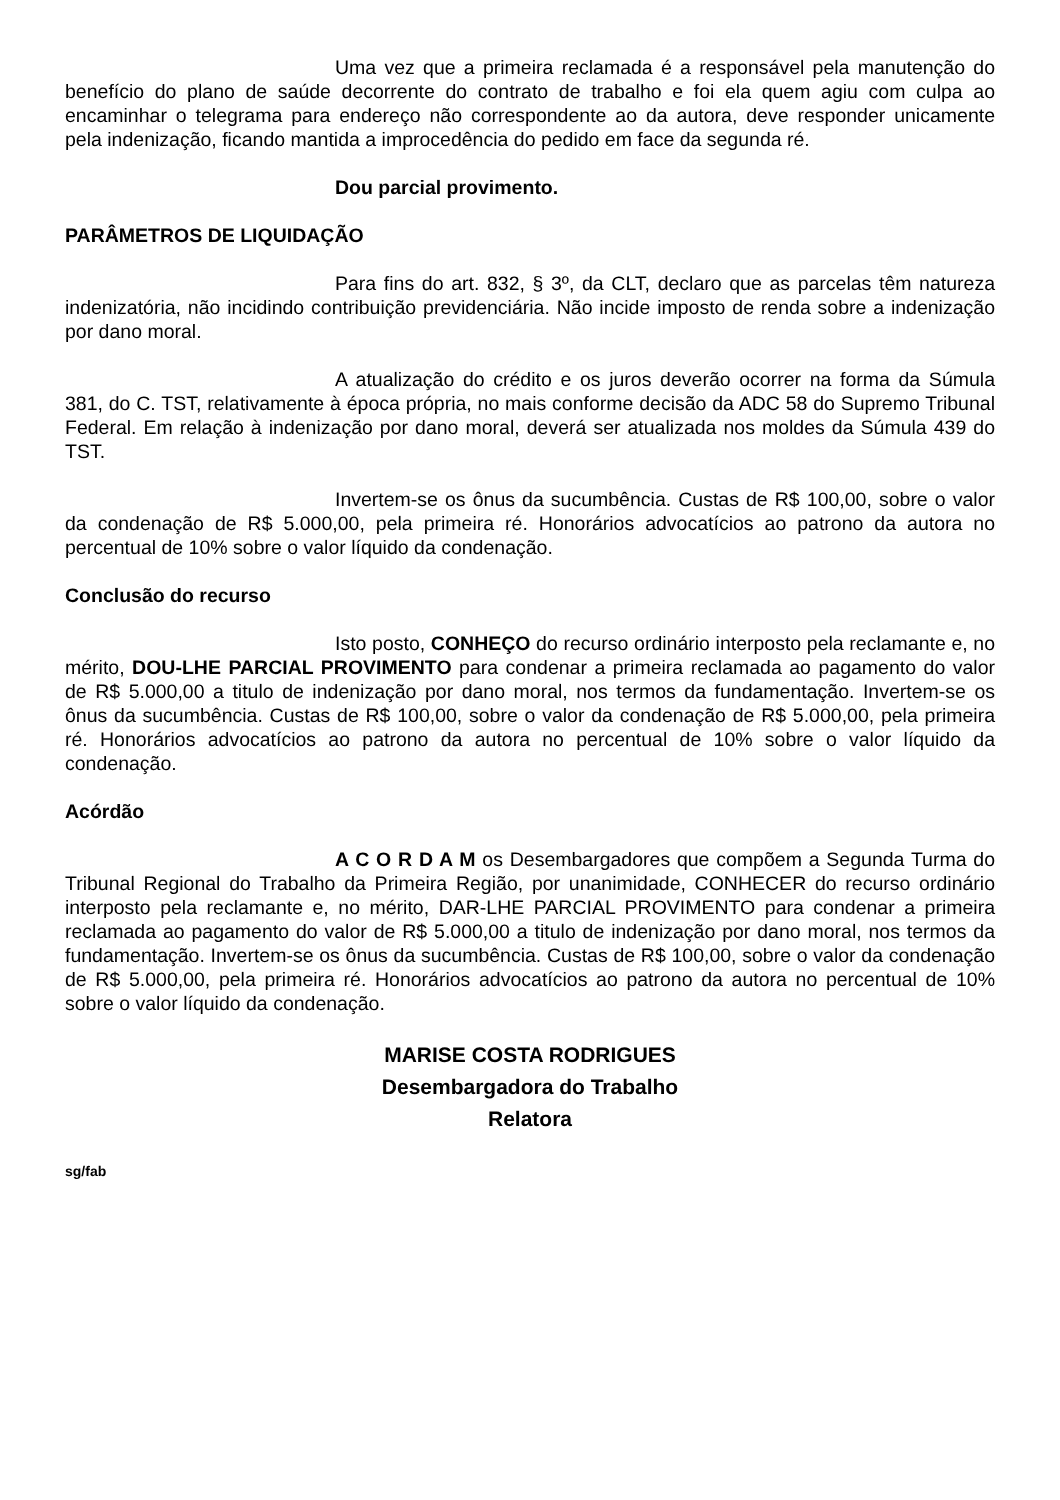Uma vez que a primeira reclamada é a responsável pela manutenção do benefício do plano de saúde decorrente do contrato de trabalho e foi ela quem agiu com culpa ao encaminhar o telegrama para endereço não correspondente ao da autora, deve responder unicamente pela indenização, ficando mantida a improcedência do pedido em face da segunda ré.
Dou parcial provimento.
PARÂMETROS DE LIQUIDAÇÃO
Para fins do art. 832, § 3º, da CLT, declaro que as parcelas têm natureza indenizatória, não incidindo contribuição previdenciária. Não incide imposto de renda sobre a indenização por dano moral.
A atualização do crédito e os juros deverão ocorrer na forma da Súmula 381, do C. TST, relativamente à época própria, no mais conforme decisão da ADC 58 do Supremo Tribunal Federal. Em relação à indenização por dano moral, deverá ser atualizada nos moldes da Súmula 439 do TST.
Invertem-se os ônus da sucumbência. Custas de R$ 100,00, sobre o valor da condenação de R$ 5.000,00, pela primeira ré. Honorários advocatícios ao patrono da autora no percentual de 10% sobre o valor líquido da condenação.
Conclusão do recurso
Isto posto, CONHEÇO do recurso ordinário interposto pela reclamante e, no mérito, DOU-LHE PARCIAL PROVIMENTO para condenar a primeira reclamada ao pagamento do valor de R$ 5.000,00 a titulo de indenização por dano moral, nos termos da fundamentação. Invertem-se os ônus da sucumbência. Custas de R$ 100,00, sobre o valor da condenação de R$ 5.000,00, pela primeira ré. Honorários advocatícios ao patrono da autora no percentual de 10% sobre o valor líquido da condenação.
Acórdão
A C O R D A M os Desembargadores que compõem a Segunda Turma do Tribunal Regional do Trabalho da Primeira Região, por unanimidade, CONHECER do recurso ordinário interposto pela reclamante e, no mérito, DAR-LHE PARCIAL PROVIMENTO para condenar a primeira reclamada ao pagamento do valor de R$ 5.000,00 a titulo de indenização por dano moral, nos termos da fundamentação. Invertem-se os ônus da sucumbência. Custas de R$ 100,00, sobre o valor da condenação de R$ 5.000,00, pela primeira ré. Honorários advocatícios ao patrono da autora no percentual de 10% sobre o valor líquido da condenação.
MARISE COSTA RODRIGUES
Desembargadora do Trabalho
Relatora
sg/fab